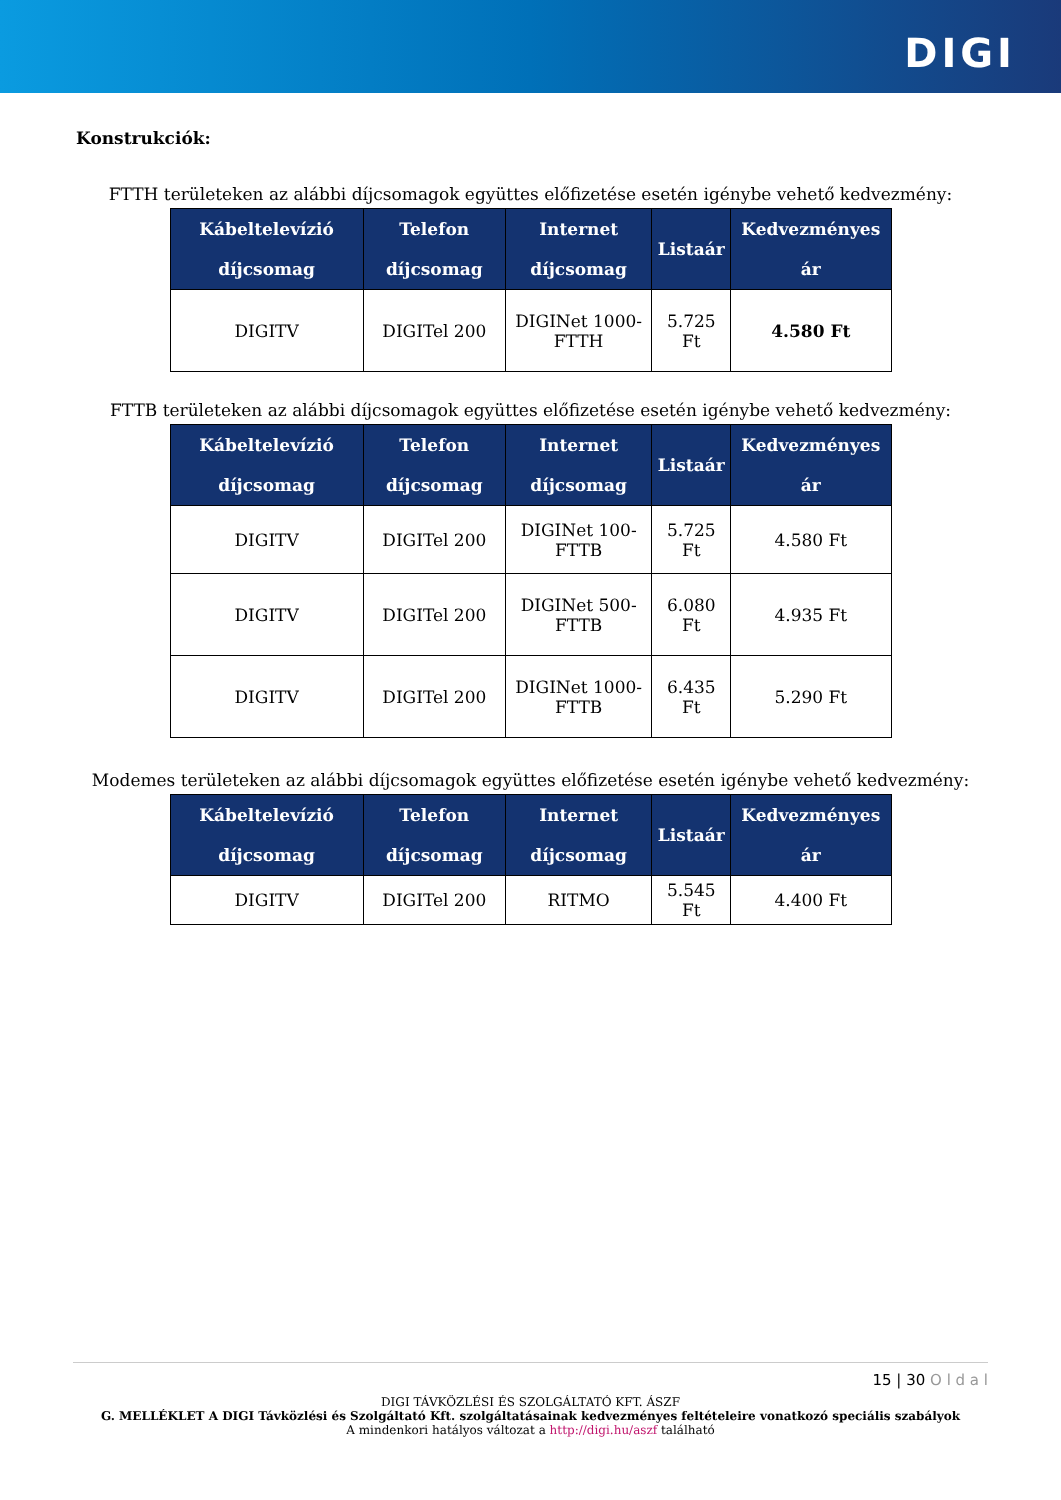DIGI
Konstrukciók:
FTTH területeken az alábbi díjcsomagok együttes előfizetése esetén igénybe vehető kedvezmény:
| Kábeltelevízió díjcsomag | Telefon díjcsomag | Internet díjcsomag | Listaár | Kedvezményes ár |
| --- | --- | --- | --- | --- |
| DIGITV | DIGITel 200 | DIGINet 1000-FTTH | 5.725 Ft | 4.580 Ft |
FTTB területeken az alábbi díjcsomagok együttes előfizetése esetén igénybe vehető kedvezmény:
| Kábeltelevízió díjcsomag | Telefon díjcsomag | Internet díjcsomag | Listaár | Kedvezményes ár |
| --- | --- | --- | --- | --- |
| DIGITV | DIGITel 200 | DIGINet 100-FTTB | 5.725 Ft | 4.580 Ft |
| DIGITV | DIGITel 200 | DIGINet 500-FTTB | 6.080 Ft | 4.935 Ft |
| DIGITV | DIGITel 200 | DIGINet 1000-FTTB | 6.435 Ft | 5.290 Ft |
Modemes területeken az alábbi díjcsomagok együttes előfizetése esetén igénybe vehető kedvezmény:
| Kábeltelevízió díjcsomag | Telefon díjcsomag | Internet díjcsomag | Listaár | Kedvezményes ár |
| --- | --- | --- | --- | --- |
| DIGITV | DIGITel 200 | RITMO | 5.545 Ft | 4.400 Ft |
15 | 30 O l d a l
DIGI TÁVKÖZLÉSI ÉS SZOLGÁLTATÓ KFT. ÁSZF
G. MELLÉKLET A DIGI Távközlési és Szolgáltató Kft. szolgáltatásainak kedvezményes feltételeire vonatkozó speciális szabályok
A mindenkori hatályos változat a http://digi.hu/aszf található